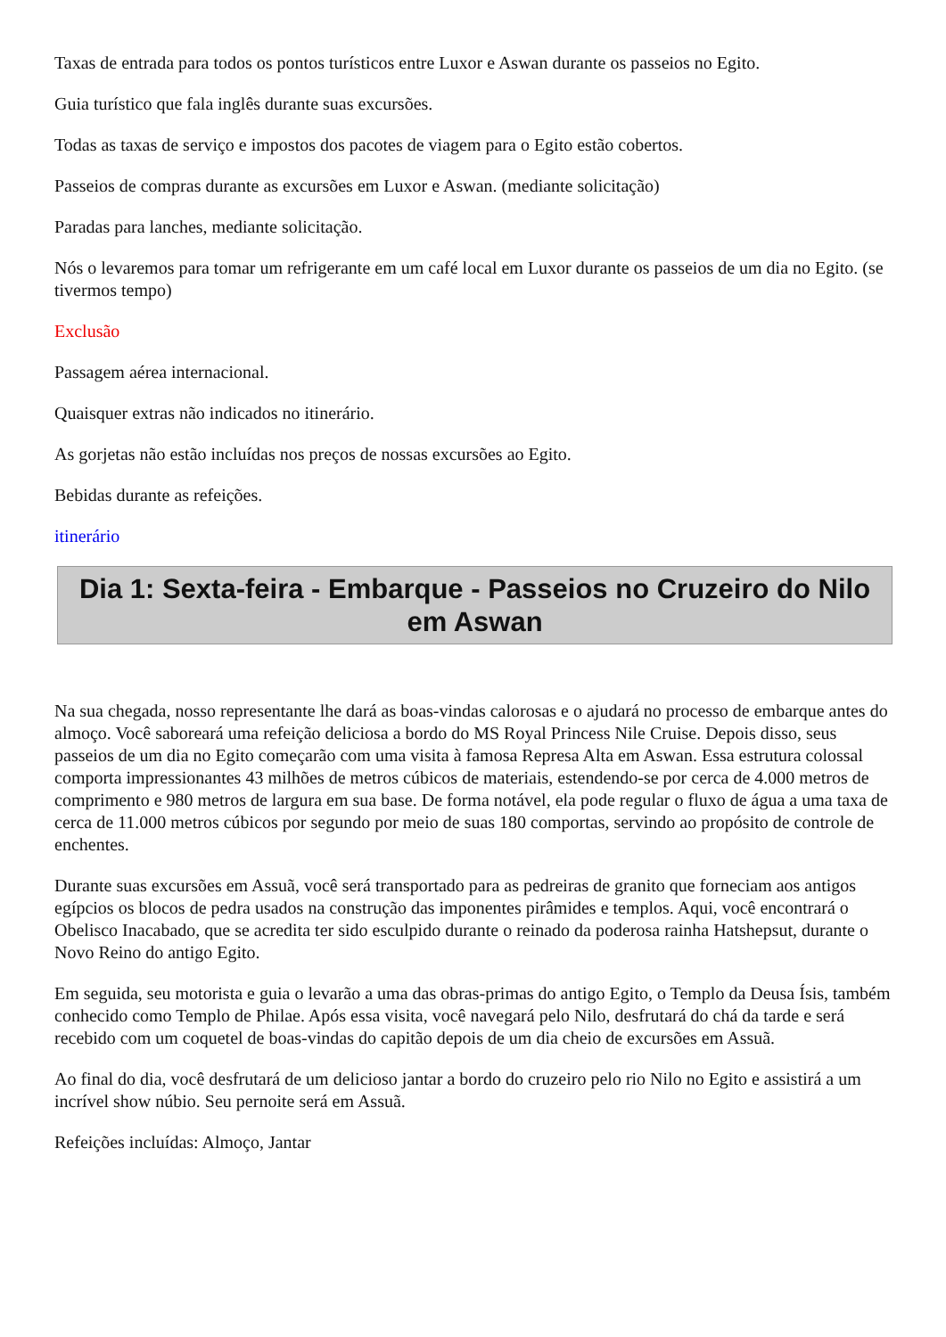Taxas de entrada para todos os pontos turísticos entre Luxor e Aswan durante os passeios no Egito.
Guia turístico que fala inglês durante suas excursões.
Todas as taxas de serviço e impostos dos pacotes de viagem para o Egito estão cobertos.
Passeios de compras durante as excursões em Luxor e Aswan. (mediante solicitação)
Paradas para lanches, mediante solicitação.
Nós o levaremos para tomar um refrigerante em um café local em Luxor durante os passeios de um dia no Egito. (se tivermos tempo)
Exclusão
Passagem aérea internacional.
Quaisquer extras não indicados no itinerário.
As gorjetas não estão incluídas nos preços de nossas excursões ao Egito.
Bebidas durante as refeições.
itinerário
Dia 1: Sexta-feira - Embarque - Passeios no Cruzeiro do Nilo em Aswan
Na sua chegada, nosso representante lhe dará as boas-vindas calorosas e o ajudará no processo de embarque antes do almoço. Você saboreará uma refeição deliciosa a bordo do MS Royal Princess Nile Cruise. Depois disso, seus passeios de um dia no Egito começarão com uma visita à famosa Represa Alta em Aswan. Essa estrutura colossal comporta impressionantes 43 milhões de metros cúbicos de materiais, estendendo-se por cerca de 4.000 metros de comprimento e 980 metros de largura em sua base. De forma notável, ela pode regular o fluxo de água a uma taxa de cerca de 11.000 metros cúbicos por segundo por meio de suas 180 comportas, servindo ao propósito de controle de enchentes.
Durante suas excursões em Assuã, você será transportado para as pedreiras de granito que forneciam aos antigos egípcios os blocos de pedra usados na construção das imponentes pirâmides e templos. Aqui, você encontrará o Obelisco Inacabado, que se acredita ter sido esculpido durante o reinado da poderosa rainha Hatshepsut, durante o Novo Reino do antigo Egito.
Em seguida, seu motorista e guia o levarão a uma das obras-primas do antigo Egito, o Templo da Deusa Ísis, também conhecido como Templo de Philae. Após essa visita, você navegará pelo Nilo, desfrutará do chá da tarde e será recebido com um coquetel de boas-vindas do capitão depois de um dia cheio de excursões em Assuã.
Ao final do dia, você desfrutará de um delicioso jantar a bordo do cruzeiro pelo rio Nilo no Egito e assistirá a um incrível show núbio. Seu pernoite será em Assuã.
Refeições incluídas: Almoço, Jantar